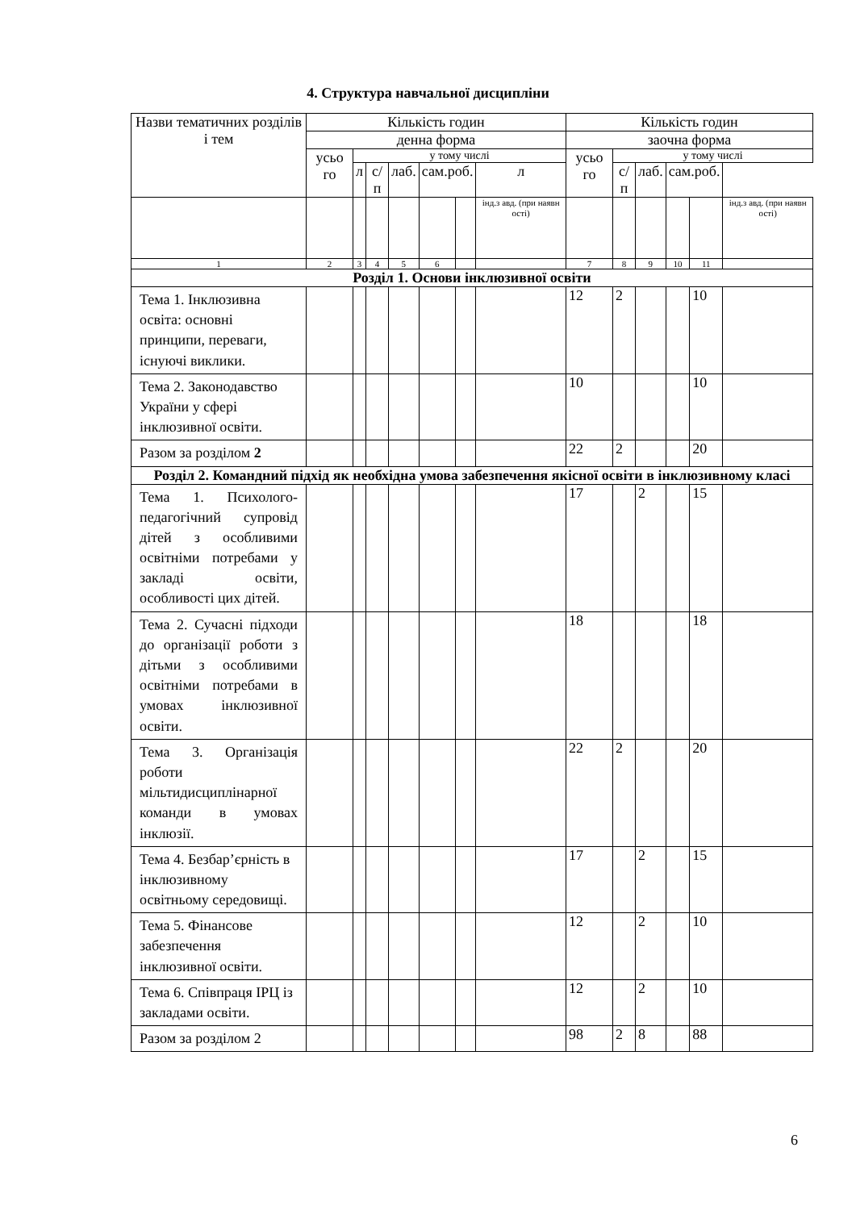4. Структура навчальної дисципліни
| Назви тематичних розділів і тем | Кількість годин | | | | | | | Кількість годин | | | | | |
| --- | --- | --- | --- | --- | --- | --- | --- | --- | --- | --- | --- | --- | --- |
| | денна форма | | | | | | | заочна форма | | | | | |
| | усьо го | у тому числі | | | | | | усьо го | у тому числі | | | | |
| | | л | с/п | лаб. | сам.роб. | | л | | с/п | лаб. | сам.роб. | | |
| | | | | | | | інд.з авд. (при наявн ості) | | | | | | інд.з авд. (при наявн ості) |
| 1 | 2 | 3 | 4 | 5 | 6 | | | 7 | 8 | 9 | 10 | 11 | |
| Розділ 1. Основи інклюзивної освіти | | | | | | | | | | | | | |
| Тема 1. Інклюзивна освіта: основні принципи, переваги, існуючі виклики. | | | | | | | | 12 | 2 | | | 10 | |
| Тема 2. Законодавство України у сфері інклюзивної освіти. | | | | | | | | 10 | | | | 10 | |
| Разом за розділом 2 | | | | | | | | 22 | 2 | | | 20 | |
| Розділ 2. Командний підхід як необхідна умова забезпечення якісної освіти в інклюзивному класі | | | | | | | | | | | | | |
| Тема 1. Психолого-педагогічний супровід дітей з особливими освітніми потребами у закладі освіти, особливості цих дітей. | | | | | | | | 17 | | 2 | | 15 | |
| Тема 2. Сучасні підходи до організації роботи з дітьми з особливими освітніми потребами в умовах інклюзивної освіти. | | | | | | | | 18 | | | | 18 | |
| Тема 3. Організація роботи мільтидисциплінарної команди в умовах інклюзії. | | | | | | | | 22 | 2 | | | 20 | |
| Тема 4. Безбар’єрність в інклюзивному освітньому середовищі. | | | | | | | | 17 | | 2 | | 15 | |
| Тема 5. Фінансове забезпечення інклюзивної освіти. | | | | | | | | 12 | | 2 | | 10 | |
| Тема 6. Співпраця ІРЦ із закладами освіти. | | | | | | | | 12 | | 2 | | 10 | |
| Разом за розділом 2 | | | | | | | | 98 | 2 | 8 | | 88 | |
6